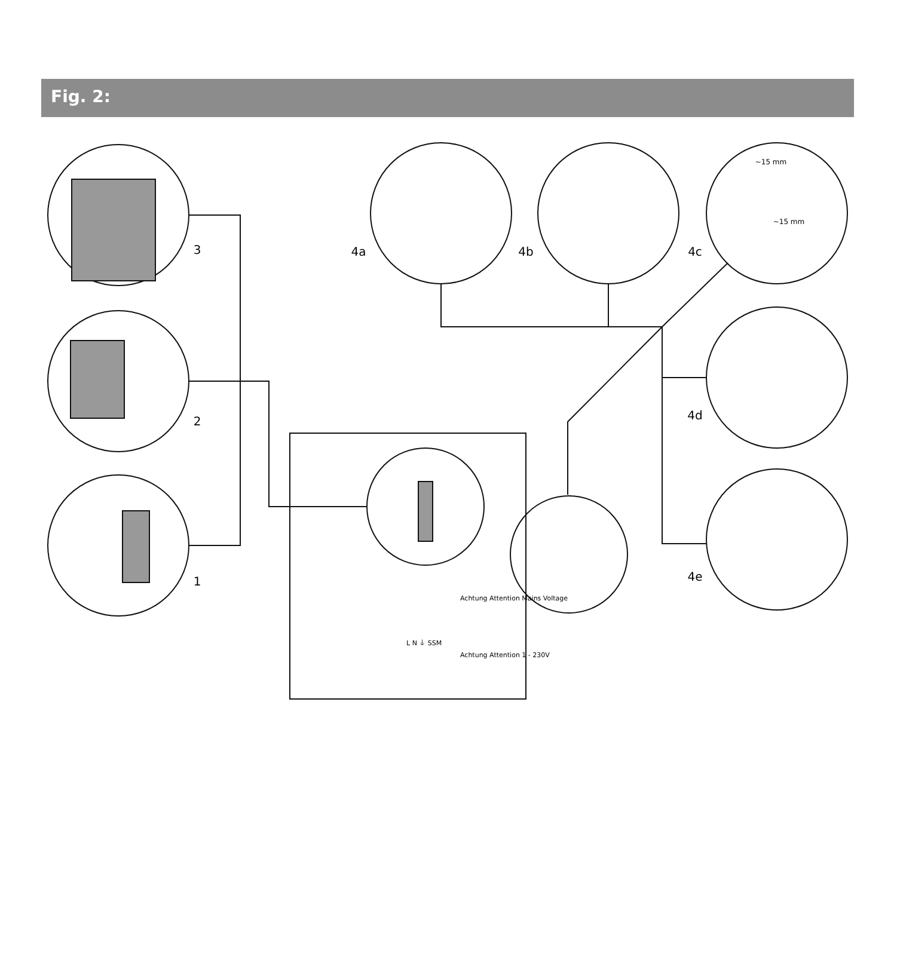Fig. 2:
3
2
1
4a
4b
4c
4d
4e
~15 mm
~15 mm
L N ⏚ SSM
Achtung Attention Mains Voltage
Achtung Attention 1 - 230V